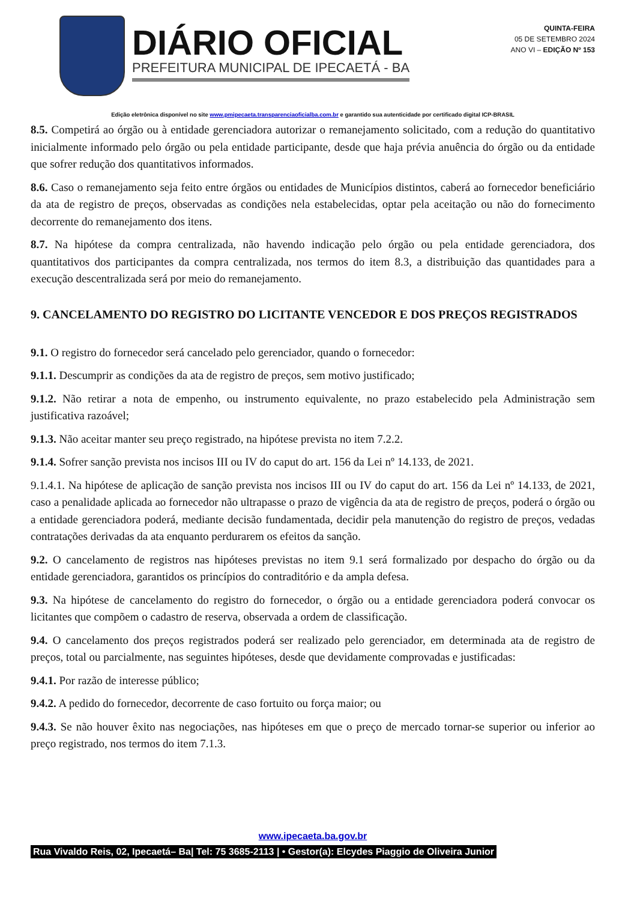DIÁRIO OFICIAL
PREFEITURA MUNICIPAL DE IPECAETÁ - BA
QUINTA-FEIRA
05 DE SETEMBRO 2024
ANO VI – EDIÇÃO Nº 153
Edição eletrônica disponível no site www.pmipecaeta.transparenciaoficialba.com.br e garantido sua autenticidade por certificado digital ICP-BRASIL
8.5. Competirá ao órgão ou à entidade gerenciadora autorizar o remanejamento solicitado, com a redução do quantitativo inicialmente informado pelo órgão ou pela entidade participante, desde que haja prévia anuência do órgão ou da entidade que sofrer redução dos quantitativos informados.
8.6. Caso o remanejamento seja feito entre órgãos ou entidades de Municípios distintos, caberá ao fornecedor beneficiário da ata de registro de preços, observadas as condições nela estabelecidas, optar pela aceitação ou não do fornecimento decorrente do remanejamento dos itens.
8.7. Na hipótese da compra centralizada, não havendo indicação pelo órgão ou pela entidade gerenciadora, dos quantitativos dos participantes da compra centralizada, nos termos do item 8.3, a distribuição das quantidades para a execução descentralizada será por meio do remanejamento.
9. CANCELAMENTO DO REGISTRO DO LICITANTE VENCEDOR E DOS PREÇOS REGISTRADOS
9.1. O registro do fornecedor será cancelado pelo gerenciador, quando o fornecedor:
9.1.1. Descumprir as condições da ata de registro de preços, sem motivo justificado;
9.1.2. Não retirar a nota de empenho, ou instrumento equivalente, no prazo estabelecido pela Administração sem justificativa razoável;
9.1.3. Não aceitar manter seu preço registrado, na hipótese prevista no item 7.2.2.
9.1.4. Sofrer sanção prevista nos incisos III ou IV do caput do art. 156 da Lei nº 14.133, de 2021.
9.1.4.1. Na hipótese de aplicação de sanção prevista nos incisos III ou IV do caput do art. 156 da Lei nº 14.133, de 2021, caso a penalidade aplicada ao fornecedor não ultrapasse o prazo de vigência da ata de registro de preços, poderá o órgão ou a entidade gerenciadora poderá, mediante decisão fundamentada, decidir pela manutenção do registro de preços, vedadas contratações derivadas da ata enquanto perdurarem os efeitos da sanção.
9.2. O cancelamento de registros nas hipóteses previstas no item 9.1 será formalizado por despacho do órgão ou da entidade gerenciadora, garantidos os princípios do contraditório e da ampla defesa.
9.3. Na hipótese de cancelamento do registro do fornecedor, o órgão ou a entidade gerenciadora poderá convocar os licitantes que compõem o cadastro de reserva, observada a ordem de classificação.
9.4. O cancelamento dos preços registrados poderá ser realizado pelo gerenciador, em determinada ata de registro de preços, total ou parcialmente, nas seguintes hipóteses, desde que devidamente comprovadas e justificadas:
9.4.1. Por razão de interesse público;
9.4.2. A pedido do fornecedor, decorrente de caso fortuito ou força maior; ou
9.4.3. Se não houver êxito nas negociações, nas hipóteses em que o preço de mercado tornar-se superior ou inferior ao preço registrado, nos termos do item 7.1.3.
www.ipecaeta.ba.gov.br
Rua Vivaldo Reis, 02, Ipecaetá– Ba| Tel: 75 3685-2113 | • Gestor(a): Elcydes Piaggio de Oliveira Junior